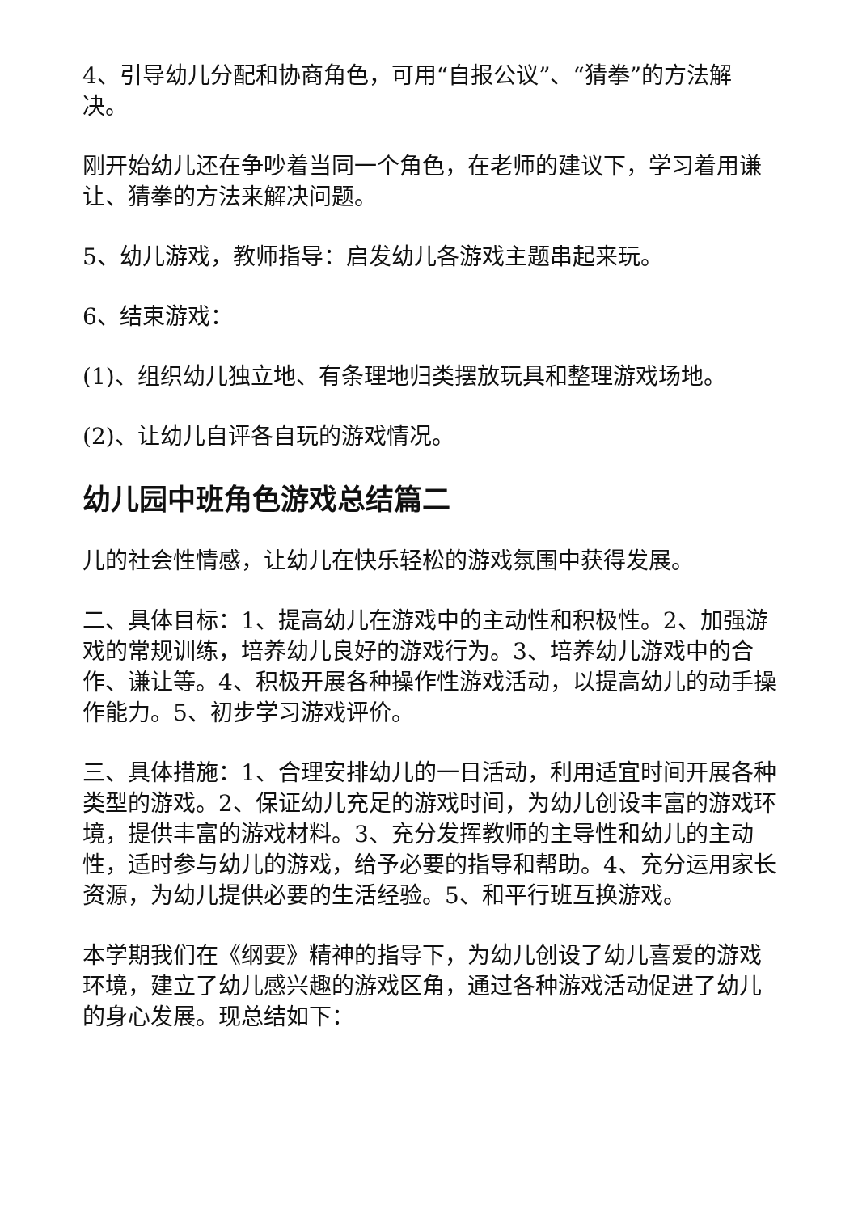4、引导幼儿分配和协商角色，可用“自报公议”、“猜拳”的方法解决。
刚开始幼儿还在争吵着当同一个角色，在老师的建议下，学习着用谦让、猜拳的方法来解决问题。
5、幼儿游戏，教师指导：启发幼儿各游戏主题串起来玩。
6、结束游戏：
(1)、组织幼儿独立地、有条理地归类摆放玩具和整理游戏场地。
(2)、让幼儿自评各自玩的游戏情况。
幼儿园中班角色游戏总结篇二
儿的社会性情感，让幼儿在快乐轻松的游戏氛围中获得发展。
二、具体目标：1、提高幼儿在游戏中的主动性和积极性。2、加强游戏的常规训练，培养幼儿良好的游戏行为。3、培养幼儿游戏中的合作、谦让等。4、积极开展各种操作性游戏活动，以提高幼儿的动手操作能力。5、初步学习游戏评价。
三、具体措施：1、合理安排幼儿的一日活动，利用适宜时间开展各种类型的游戏。2、保证幼儿充足的游戏时间，为幼儿创设丰富的游戏环境，提供丰富的游戏材料。3、充分发挥教师的主导性和幼儿的主动性，适时参与幼儿的游戏，给予必要的指导和帮助。4、充分运用家长资源，为幼儿提供必要的生活经验。5、和平行班互换游戏。
本学期我们在《纲要》精神的指导下，为幼儿创设了幼儿喜爱的游戏环境，建立了幼儿感兴趣的游戏区角，通过各种游戏活动促进了幼儿的身心发展。现总结如下：